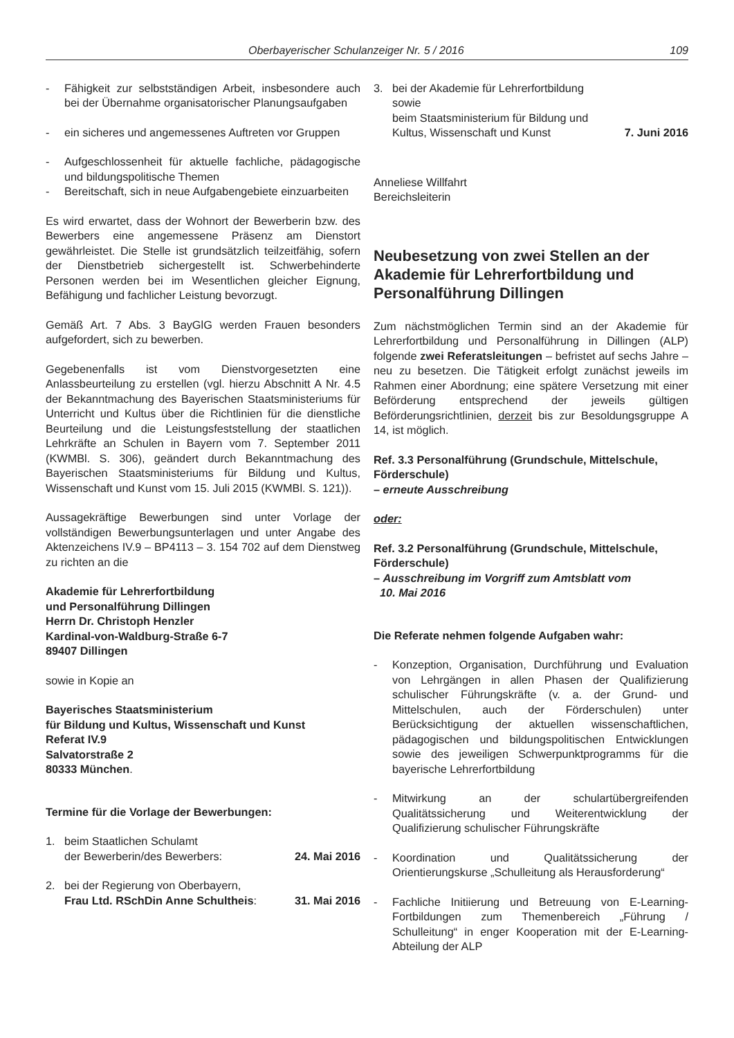Oberbayerischer Schulanzeiger Nr. 5 / 2016 109
- Fähigkeit zur selbstständigen Arbeit, insbesondere auch bei der Übernahme organisatorischer Planungsaufgaben
- ein sicheres und angemessenes Auftreten vor Gruppen
- Aufgeschlossenheit für aktuelle fachliche, pädagogische und bildungspolitische Themen
- Bereitschaft, sich in neue Aufgabengebiete einzuarbeiten
Es wird erwartet, dass der Wohnort der Bewerberin bzw. des Bewerbers eine angemessene Präsenz am Dienstort gewährleistet. Die Stelle ist grundsätzlich teilzeitfähig, sofern der Dienstbetrieb sichergestellt ist. Schwerbehinderte Personen werden bei im Wesentlichen gleicher Eignung, Befähigung und fachlicher Leistung bevorzugt.
Gemäß Art. 7 Abs. 3 BayGlG werden Frauen besonders aufgefordert, sich zu bewerben.
Gegebenenfalls ist vom Dienstvorgesetzten eine Anlassbeurteilung zu erstellen (vgl. hierzu Abschnitt A Nr. 4.5 der Bekanntmachung des Bayerischen Staatsministeriums für Unterricht und Kultus über die Richtlinien für die dienstliche Beurteilung und die Leistungsfeststellung der staatlichen Lehrkräfte an Schulen in Bayern vom 7. September 2011 (KWMBl. S. 306), geändert durch Bekanntmachung des Bayerischen Staatsministeriums für Bildung und Kultus, Wissenschaft und Kunst vom 15. Juli 2015 (KWMBl. S. 121)).
Aussagekräftige Bewerbungen sind unter Vorlage der vollständigen Bewerbungsunterlagen und unter Angabe des Aktenzeichens IV.9 – BP4113 – 3. 154 702 auf dem Dienstweg zu richten an die
Akademie für Lehrerfortbildung
und Personalführung Dillingen
Herrn Dr. Christoph Henzler
Kardinal-von-Waldburg-Straße 6-7
89407 Dillingen
sowie in Kopie an
Bayerisches Staatsministerium
für Bildung und Kultus, Wissenschaft und Kunst
Referat IV.9
Salvatorstraße 2
80333 München.
Termine für die Vorlage der Bewerbungen:
1. beim Staatlichen Schulamt
der Bewerberin/des Bewerbers: 24. Mai 2016
2. bei der Regierung von Oberbayern,
Frau Ltd. RSchDin Anne Schultheis: 31. Mai 2016
3. bei der Akademie für Lehrerfortbildung
sowie
beim Staatsministerium für Bildung und
Kultus, Wissenschaft und Kunst 7. Juni 2016
Anneliese Willfahrt
Bereichsleiterin
Neubesetzung von zwei Stellen an der Akademie für Lehrerfortbildung und Personalführung Dillingen
Zum nächstmöglichen Termin sind an der Akademie für Lehrerfortbildung und Personalführung in Dillingen (ALP) folgende zwei Referatsleitungen – befristet auf sechs Jahre – neu zu besetzen. Die Tätigkeit erfolgt zunächst jeweils im Rahmen einer Abordnung; eine spätere Versetzung mit einer Beförderung entsprechend der jeweils gültigen Beförderungsrichtlinien, derzeit bis zur Besoldungsgruppe A 14, ist möglich.
Ref. 3.3 Personalführung (Grundschule, Mittelschule, Förderschule)
– erneute Ausschreibung
oder:
Ref. 3.2 Personalführung (Grundschule, Mittelschule, Förderschule)
– Ausschreibung im Vorgriff zum Amtsblatt vom
10. Mai 2016
Die Referate nehmen folgende Aufgaben wahr:
- Konzeption, Organisation, Durchführung und Evaluation von Lehrgängen in allen Phasen der Qualifizierung schulischer Führungskräfte (v. a. der Grund- und Mittelschulen, auch der Förderschulen) unter Berücksichtigung der aktuellen wissenschaftlichen, pädagogischen und bildungspolitischen Entwicklungen sowie des jeweiligen Schwerpunktprogramms für die bayerische Lehrerfortbildung
- Mitwirkung an der schulartübergreifenden Qualitätssicherung und Weiterentwicklung der Qualifizierung schulischer Führungskräfte
- Koordination und Qualitätssicherung der Orientierungskurse „Schulleitung als Herausforderung“
- Fachliche Initiierung und Betreuung von E-Learning-Fortbildungen zum Themenbereich „Führung / Schulleitung“ in enger Kooperation mit der E-Learning-Abteilung der ALP